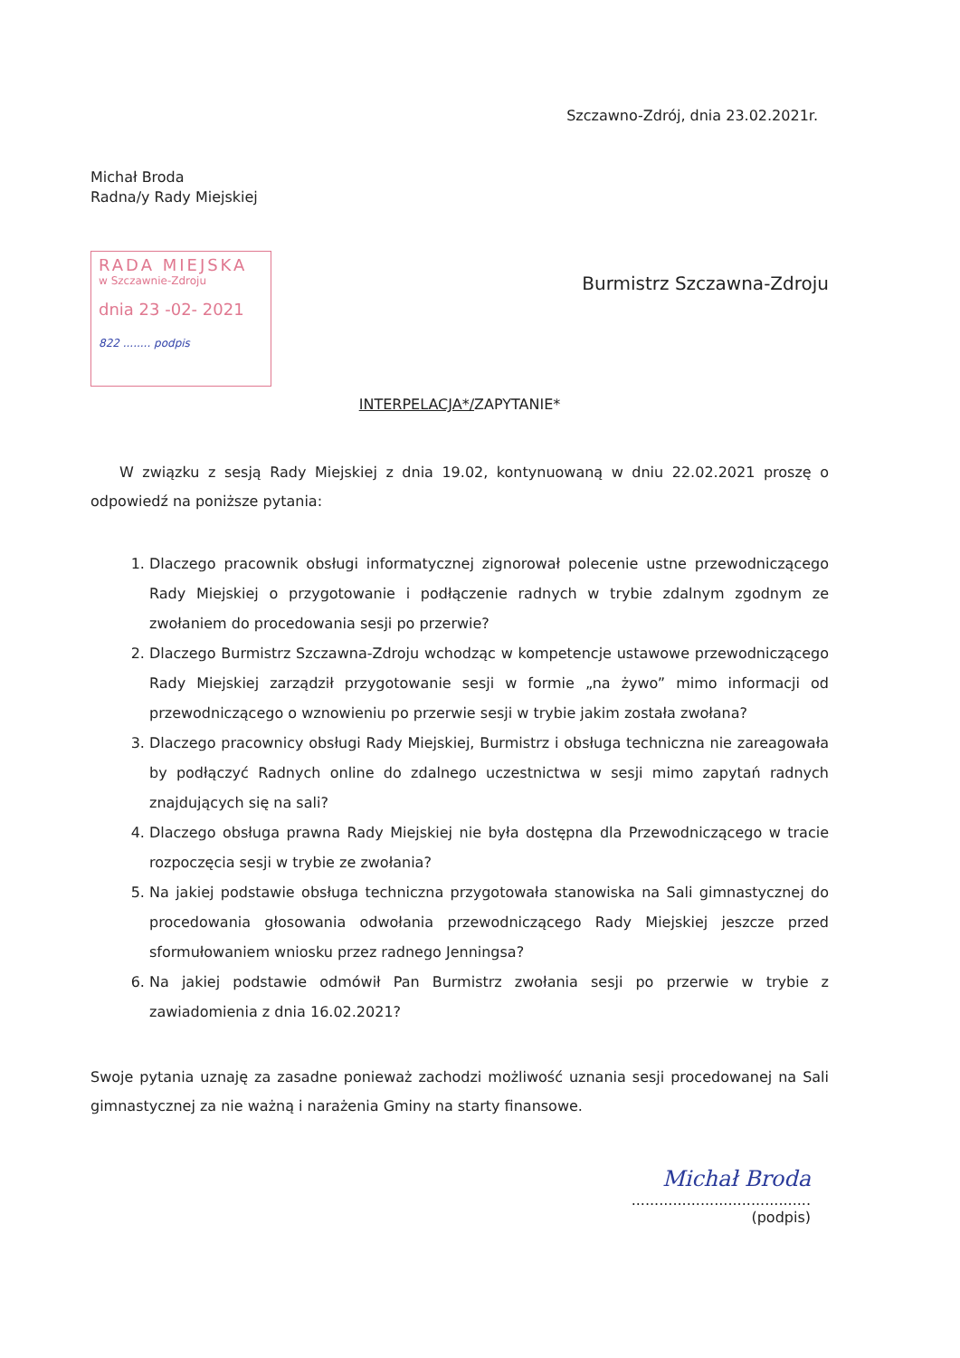Szczawno-Zdrój, dnia 23.02.2021r.
Michał Broda
Radna/y Rady Miejskiej
RADA MIEJSKA
w Szczawnie-Zdroju
dnia 23 -02- 2021
822 ........ podpis
Burmistrz Szczawna-Zdroju
INTERPELACJA*/ZAPYTANIE*
W związku z sesją Rady Miejskiej z dnia 19.02, kontynuowaną w dniu 22.02.2021 proszę o odpowiedź na poniższe pytania:
1. Dlaczego pracownik obsługi informatycznej zignorował polecenie ustne przewodniczącego Rady Miejskiej o przygotowanie i podłączenie radnych w trybie zdalnym zgodnym ze zwołaniem do procedowania sesji po przerwie?
2. Dlaczego Burmistrz Szczawna-Zdroju wchodząc w kompetencje ustawowe przewodniczącego Rady Miejskiej zarządził przygotowanie sesji w formie „na żywo” mimo informacji od przewodniczącego o wznowieniu po przerwie sesji w trybie jakim została zwołana?
3. Dlaczego pracownicy obsługi Rady Miejskiej, Burmistrz i obsługa techniczna nie zareagowała by podłączyć Radnych online do zdalnego uczestnictwa w sesji mimo zapytań radnych znajdujących się na sali?
4. Dlaczego obsługa prawna Rady Miejskiej nie była dostępna dla Przewodniczącego w tracie rozpoczęcia sesji w trybie ze zwołania?
5. Na jakiej podstawie obsługa techniczna przygotowała stanowiska na Sali gimnastycznej do procedowania głosowania odwołania przewodniczącego Rady Miejskiej jeszcze przed sformułowaniem wniosku przez radnego Jenningsa?
6. Na jakiej podstawie odmówił Pan Burmistrz zwołania sesji po przerwie w trybie z zawiadomienia z dnia 16.02.2021?
Swoje pytania uznaję za zasadne ponieważ zachodzi możliwość uznania sesji procedowanej na Sali gimnastycznej za nie ważną i narażenia Gminy na starty finansowe.
Michał Broda
.......................................
(podpis)